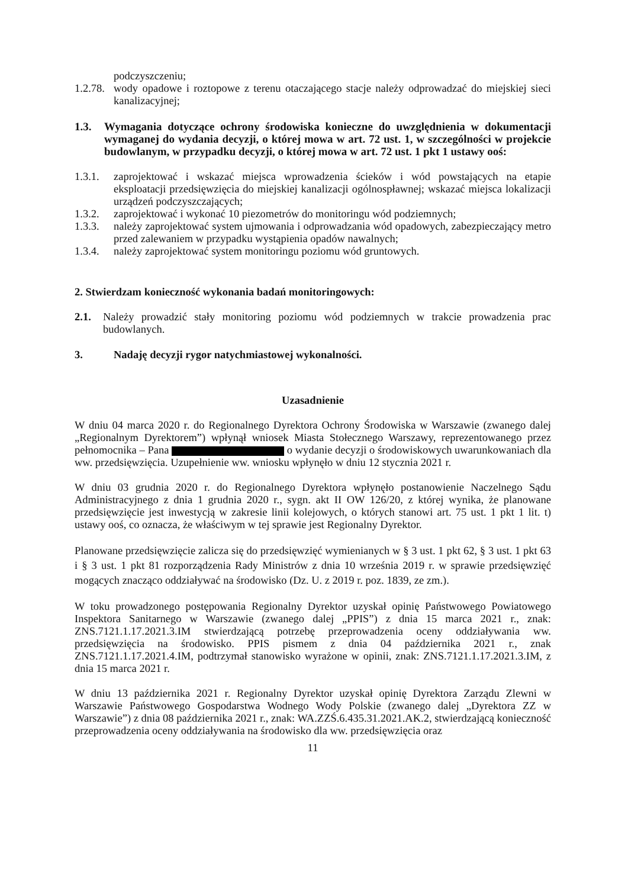podczyszczeniu;
1.2.78.
wody opadowe i roztopowe z terenu otaczającego stacje należy odprowadzać do miejskiej sieci kanalizacyjnej;
1.3. Wymagania dotyczące ochrony środowiska konieczne do uwzględnienia w dokumentacji wymaganej do wydania decyzji, o której mowa w art. 72 ust. 1, w szczególności w projekcie budowlanym, w przypadku decyzji, o której mowa w art. 72 ust. 1 pkt 1 ustawy ooś:
1.3.1.
zaprojektować i wskazać miejsca wprowadzenia ścieków i wód powstających na etapie eksploatacji przedsięwzięcia do miejskiej kanalizacji ogólnospławnej; wskazać miejsca lokalizacji urządzeń podczyszczających;
1.3.2.
zaprojektować i wykonać 10 piezometrów do monitoringu wód podziemnych;
1.3.3.
należy zaprojektować system ujmowania i odprowadzania wód opadowych, zabezpieczający metro przed zalewaniem w przypadku wystąpienia opadów nawalnych;
1.3.4.
należy zaprojektować system monitoringu poziomu wód gruntowych.
2. Stwierdzam konieczność wykonania badań monitoringowych:
2.1. Należy prowadzić stały monitoring poziomu wód podziemnych w trakcie prowadzenia prac budowlanych.
3. Nadaję decyzji rygor natychmiastowej wykonalności.
Uzasadnienie
W dniu 04 marca 2020 r. do Regionalnego Dyrektora Ochrony Środowiska w Warszawie (zwanego dalej „Regionalnym Dyrektorem”) wpłynął wniosek Miasta Stołecznego Warszawy, reprezentowanego przez pełnomocnika – Pana o wydanie decyzji o środowiskowych uwarunkowaniach dla ww. przedsięwzięcia. Uzupełnienie ww. wniosku wpłynęło w dniu 12 stycznia 2021 r.
W dniu 03 grudnia 2020 r. do Regionalnego Dyrektora wpłynęło postanowienie Naczelnego Sądu Administracyjnego z dnia 1 grudnia 2020 r., sygn. akt II OW 126/20, z której wynika, że planowane przedsięwzięcie jest inwestycją w zakresie linii kolejowych, o których stanowi art. 75 ust. 1 pkt 1 lit. t) ustawy ooś, co oznacza, że właściwym w tej sprawie jest Regionalny Dyrektor.
Planowane przedsięwzięcie zalicza się do przedsięwzięć wymienianych w § 3 ust. 1 pkt 62, § 3 ust. 1 pkt 63 i § 3 ust. 1 pkt 81 rozporządzenia Rady Ministrów z dnia 10 września 2019 r. w sprawie przedsięwzięć mogących znacząco oddziaływać na środowisko (Dz. U. z 2019 r. poz. 1839, ze zm.).
W toku prowadzonego postępowania Regionalny Dyrektor uzyskał opinię Państwowego Powiatowego Inspektora Sanitarnego w Warszawie (zwanego dalej „PPIS”) z dnia 15 marca 2021 r., znak: ZNS.7121.1.17.2021.3.IM stwierdzającą potrzebę przeprowadzenia oceny oddziaływania ww. przedsięwzięcia na środowisko. PPIS pismem z dnia 04 października 2021 r., znak ZNS.7121.1.17.2021.4.IM, podtrzymał stanowisko wyrażone w opinii, znak: ZNS.7121.1.17.2021.3.IM, z dnia 15 marca 2021 r.
W dniu 13 października 2021 r. Regionalny Dyrektor uzyskał opinię Dyrektora Zarządu Zlewni w Warszawie Państwowego Gospodarstwa Wodnego Wody Polskie (zwanego dalej „Dyrektora ZZ w Warszawie”) z dnia 08 października 2021 r., znak: WA.ZZŚ.6.435.31.2021.AK.2, stwierdzającą konieczność przeprowadzenia oceny oddziaływania na środowisko dla ww. przedsięwzięcia oraz
11